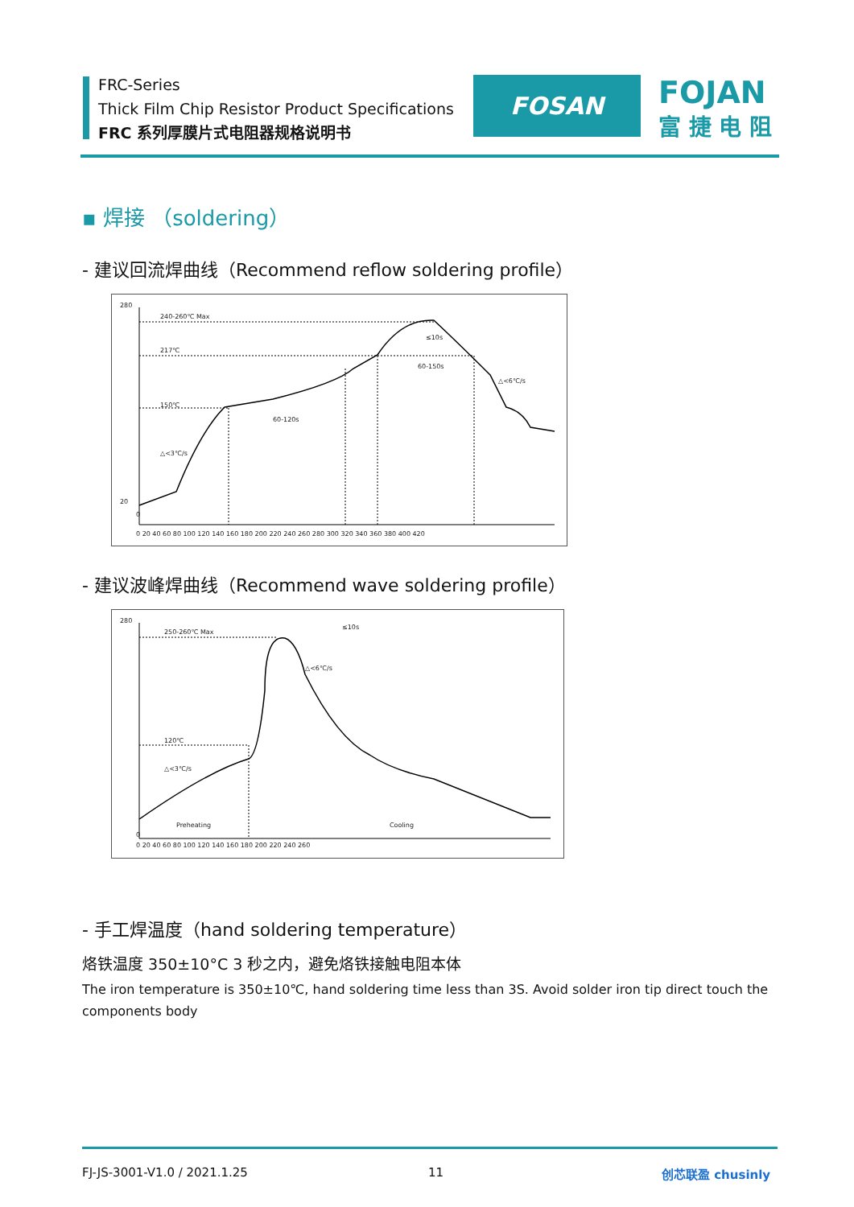FRC-Series
Thick Film Chip Resistor Product Specifications
FRC 系列厚膜片式电阻器规格说明书
FOSAN
FOJAN
富 捷 电 阻
▪ 焊接 （soldering）
- 建议回流焊曲线（Recommend reflow soldering profile）
280
20
0
240-260℃ Max
217℃
150℃
60-120s
60-150s
≤10s
△<6℃/s
△<3℃/s
0 20 40 60 80 100 120 140 160 180 200 220 240 260 280 300 320 340 360 380 400 420
- 建议波峰焊曲线（Recommend wave soldering profile）
280
0
250-260℃ Max
120℃
≤10s
△<6℃/s
△<3℃/s
Preheating
Cooling
0 20 40 60 80 100 120 140 160 180 200 220 240 260
- 手工焊温度（hand soldering temperature）
烙铁温度 350±10°C 3 秒之内，避免烙铁接触电阻本体
The iron temperature is 350±10℃, hand soldering time less than 3S. Avoid solder iron tip direct touch the components body
FJ-JS-3001-V1.0 / 2021.1.25 11 创芯联盈 chusinly